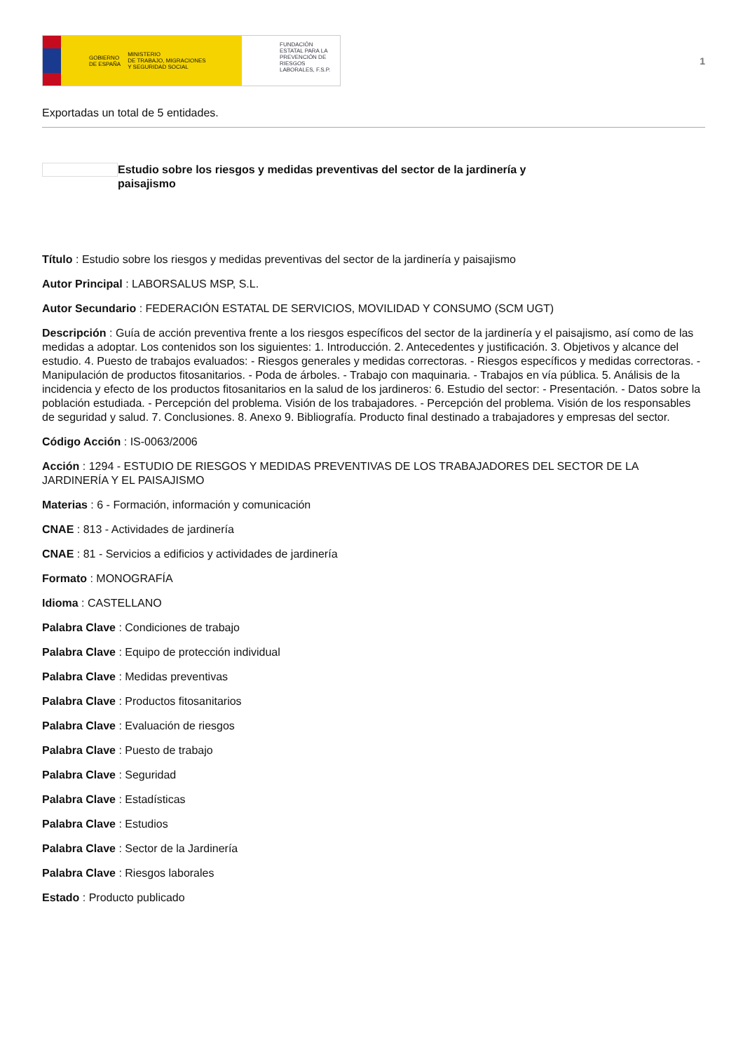GOBIERNO
DE ESPAÑA MINISTERIO
DE TRABAJO, MIGRACIONES
Y SEGURIDAD SOCIAL
FUNDACIÓN ESTATAL PARA LA PREVENCIÓN DE RIESGOS LABORALES, F.S.P.
1
Exportadas un total de 5 entidades.
Estudio sobre los riesgos y medidas preventivas del sector de la jardinería y paisajismo
Título : Estudio sobre los riesgos y medidas preventivas del sector de la jardinería y paisajismo
Autor Principal : LABORSALUS MSP, S.L.
Autor Secundario : FEDERACIÓN ESTATAL DE SERVICIOS, MOVILIDAD Y CONSUMO (SCM UGT)
Descripción : Guía de acción preventiva frente a los riesgos específicos del sector de la jardinería y el paisajismo, así como de las medidas a adoptar. Los contenidos son los siguientes: 1. Introducción. 2. Antecedentes y justificación. 3. Objetivos y alcance del estudio. 4. Puesto de trabajos evaluados: - Riesgos generales y medidas correctoras. - Riesgos específicos y medidas correctoras. - Manipulación de productos fitosanitarios. - Poda de árboles. - Trabajo con maquinaria. - Trabajos en vía pública. 5. Análisis de la incidencia y efecto de los productos fitosanitarios en la salud de los jardineros: 6. Estudio del sector: - Presentación. - Datos sobre la población estudiada. - Percepción del problema. Visión de los trabajadores. - Percepción del problema. Visión de los responsables de seguridad y salud. 7. Conclusiones. 8. Anexo 9. Bibliografía. Producto final destinado a trabajadores y empresas del sector.
Código Acción : IS-0063/2006
Acción : 1294 - ESTUDIO DE RIESGOS Y MEDIDAS PREVENTIVAS DE LOS TRABAJADORES DEL SECTOR DE LA JARDINERÍA Y EL PAISAJISMO
Materias : 6 - Formación, información y comunicación
CNAE : 813 - Actividades de jardinería
CNAE : 81 - Servicios a edificios y actividades de jardinería
Formato : MONOGRAFÍA
Idioma : CASTELLANO
Palabra Clave : Condiciones de trabajo
Palabra Clave : Equipo de protección individual
Palabra Clave : Medidas preventivas
Palabra Clave : Productos fitosanitarios
Palabra Clave : Evaluación de riesgos
Palabra Clave : Puesto de trabajo
Palabra Clave : Seguridad
Palabra Clave : Estadísticas
Palabra Clave : Estudios
Palabra Clave : Sector de la Jardinería
Palabra Clave : Riesgos laborales
Estado : Producto publicado